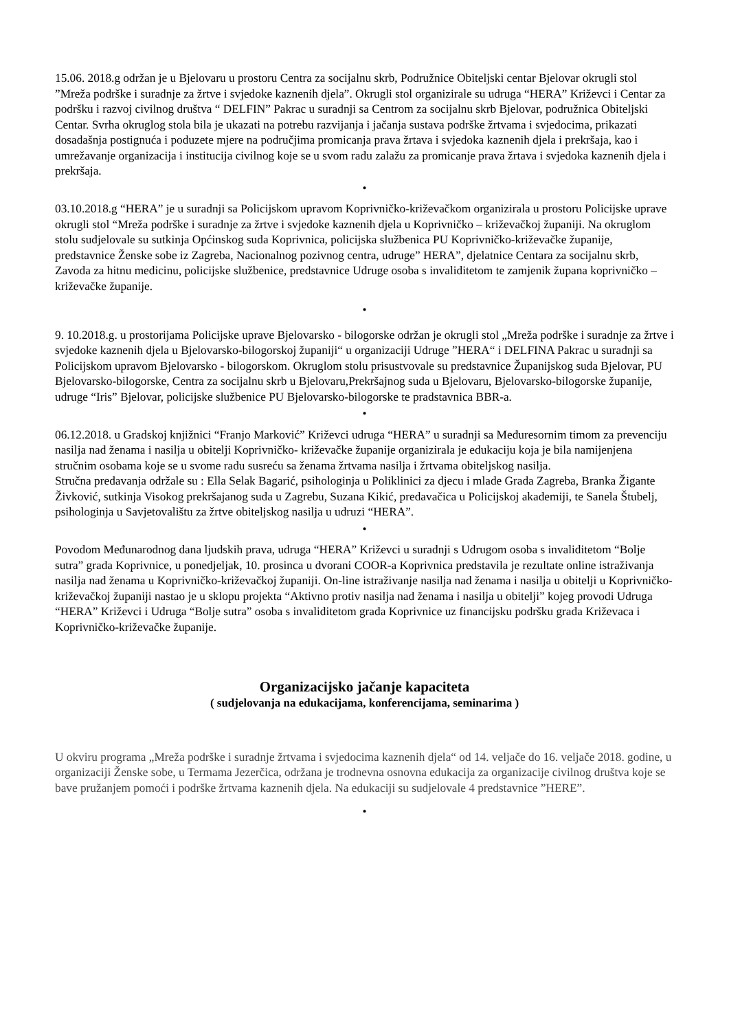15.06. 2018.g održan je u Bjelovaru u prostoru Centra za socijalnu skrb, Podružnice Obiteljski centar Bjelovar okrugli stol ”Mreža podrške i suradnje za žrtve i svjedoke kaznenih djela”. Okrugli stol organizirale su udruga “HERA” Križevci i Centar za podršku i razvoj civilnog društva “ DELFIN” Pakrac u suradnji sa Centrom za socijalnu skrb Bjelovar, podružnica Obiteljski Centar. Svrha okruglog stola bila je ukazati na potrebu razvijanja i jačanja sustava podrške žrtvama i svjedocima, prikazati dosadašnja postignuća i poduzete mjere na područjima promicanja prava žrtava i svjedoka kaznenih djela i prekršaja, kao i umrežavanje organizacija i institucija civilnog koje se u svom radu zalažu za promicanje prava žrtava i svjedoka kaznenih djela i prekršaja.
•
03.10.2018.g “HERA” je u suradnji sa Policijskom upravom Koprivničko-križevačkom organizirala u prostoru Policijske uprave okrugli stol “Mreža podrške i suradnje za žrtve i svjedoke kaznenih djela u Koprivničko – križevačkoj županiji. Na okruglom stolu sudjelovale su sutkinja Općinskog suda Koprivnica, policijska službenica PU Koprivničko-križevačke županije, predstavnice Ženske sobe iz Zagreba, Nacionalnog pozivnog centra, udruge” HERA”, djelatnice Centara za socijalnu skrb, Zavoda za hitnu medicinu, policijske službenice, predstavnice Udruge osoba s invaliditetom te zamjenik župana koprivničko – križevačke županije.
•
9. 10.2018.g. u prostorijama Policijske uprave Bjelovarsko - bilogorske održan je okrugli stol „Mreža podrške i suradnje za žrtve i svjedoke kaznenih djela u Bjelovarsko-bilogorskoj županiji“ u organizaciji Udruge ”HERA“ i DELFINA Pakrac u suradnji sa Policijskom upravom Bjelovarsko - bilogorskom. Okruglom stolu prisustvovale su predstavnice Županijskog suda Bjelovar, PU Bjelovarsko-bilogorske, Centra za socijalnu skrb u Bjelovaru,Prekršajnog suda u Bjelovaru, Bjelovarsko-bilogorske županije, udruge “Iris” Bjelovar, policijske službenice PU Bjelovarsko-bilogorske te pradstavnica BBR-a.
•
06.12.2018. u Gradskoj knjižnici “Franjo Marković” Križevci udruga “HERA” u suradnji sa Međuresornim timom za prevenciju nasilja nad ženama i nasilja u obitelji Koprivničko- križevačke županije organizirala je edukaciju koja je bila namijenjena stručnim osobama koje se u svome radu susreću sa ženama žrtvama nasilja i žrtvama obiteljskog nasilja.
Stručna predavanja održale su : Ella Selak Bagarić, psihologinja u Poliklinici za djecu i mlade Grada Zagreba, Branka Žigante Živković, sutkinja Visokog prekršajanog suda u Zagrebu, Suzana Kikić, predavačica u Policijskoj akademiji, te Sanela Štubelj, psihologinja u Savjetovalištu za žrtve obiteljskog nasilja u udruzi “HERA”.
•
Povodom Međunarodnog dana ljudskih prava, udruga “HERA” Križevci u suradnji s Udrugom osoba s invaliditetom “Bolje sutra” grada Koprivnice, u ponedjeljak, 10. prosinca u dvorani COOR-a Koprivnica predstavila je rezultate online istraživanja nasilja nad ženama u Koprivničko-križevačkoj županiji. On-line istraživanje nasilja nad ženama i nasilja u obitelji u Koprivničko-križevačkoj županiji nastao je u sklopu projekta “Aktivno protiv nasilja nad ženama i nasilja u obitelji” kojeg provodi Udruga “HERA” Križevci i Udruga “Bolje sutra” osoba s invaliditetom grada Koprivnice uz financijsku podršku grada Križevaca i Koprivničko-križevačke županije.
Organizacijsko jačanje kapaciteta
( sudjelovanja na edukacijama, konferencijama, seminarima )
U okviru programa „Mreža podrške i suradnje žrtvama i svjedocima kaznenih djela“ od 14. veljače do 16. veljače 2018. godine, u organizaciji Ženske sobe, u Termama Jezerčica, održana je trodnevna osnovna edukacija za organizacije civilnog društva koje se bave pružanjem pomoći i podrške žrtvama kaznenih djela. Na edukaciji su sudjelovale 4 predstavnice ”HERE”.
•